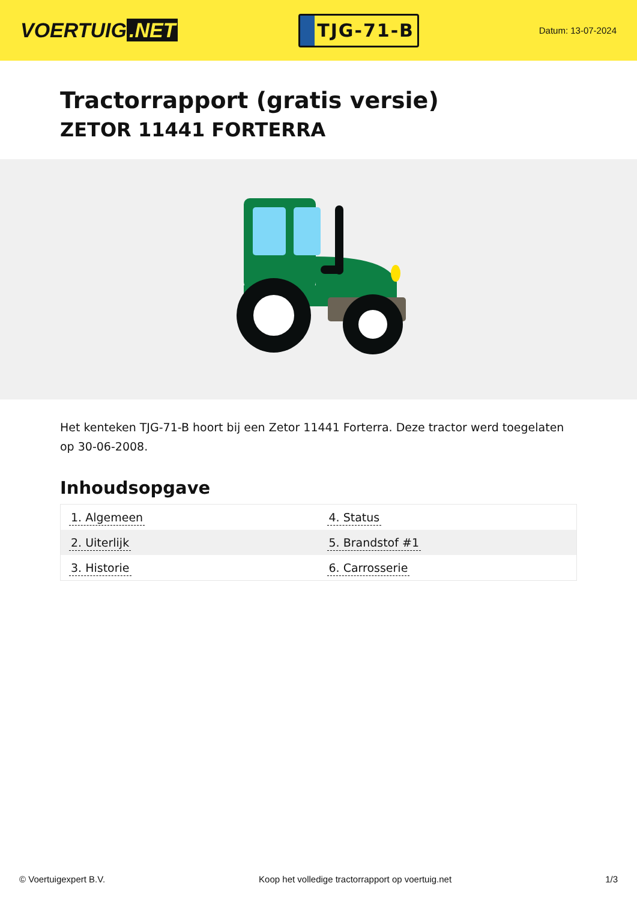VOERTUIG.NET
TJG-71-B
Datum: 13-07-2024
Tractorrapport (gratis versie)
ZETOR 11441 FORTERRA
Het kenteken TJG-71-B hoort bij een Zetor 11441 Forterra. Deze tractor werd toegelaten op 30-06-2008.
Inhoudsopgave
| 1. Algemeen | 4. Status |
| 2. Uiterlijk | 5. Brandstof #1 |
| 3. Historie | 6. Carrosserie |
© Voertuigexpert B.V. Koop het volledige tractorrapport op voertuig.net 1/3